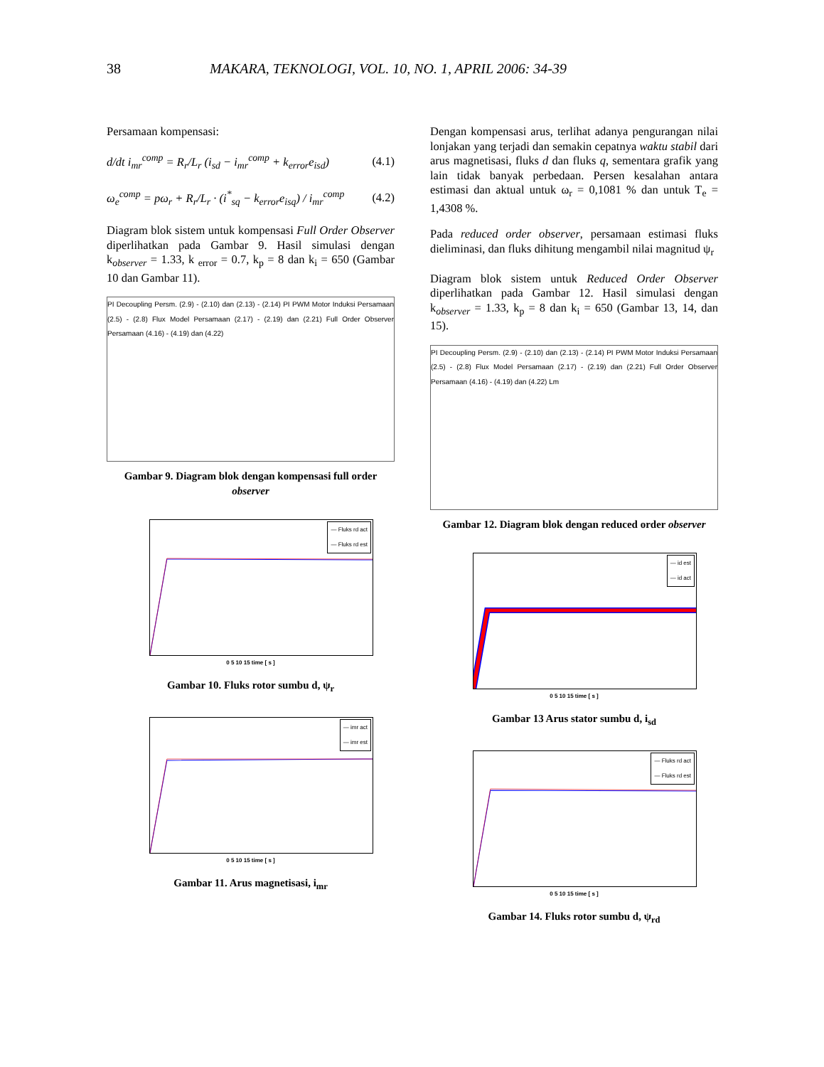38 MAKARA, TEKNOLOGI, VOL. 10, NO. 1, APRIL 2006: 34-39
Persamaan kompensasi:
d/dt i<sub>mr</sub><sup>comp</sup> = R<sub>r</sub>/L<sub>r</sub> (i<sub>sd</sub> − i<sub>mr</sub><sup>comp</sup> + k<sub>error</sub>e<sub>isd</sub>) (4.1)
ω<sub>e</sub><sup>comp</sup> = pω<sub>r</sub> + R<sub>r</sub>/L<sub>r</sub> · (i<sup>*</sup><sub>sq</sub> − k<sub>error</sub>e<sub>isq</sub>) / i<sub>mr</sub><sup>comp</sup> (4.2)
Diagram blok sistem untuk kompensasi Full Order Observer diperlihatkan pada Gambar 9. Hasil simulasi dengan k<sub>observer</sub> = 1.33, k <sub>error</sub> = 0.7, k<sub>p</sub> = 8 dan k<sub>i</sub> = 650 (Gambar 10 dan Gambar 11).
PI Decoupling Persm. (2.9) - (2.10) dan (2.13) - (2.14) PI PWM Motor Induksi Persamaan (2.5) - (2.8) Flux Model Persamaan (2.17) - (2.19) dan (2.21) Full Order Observer Persamaan (4.16) - (4.19) dan (4.22)
Gambar 9. Diagram blok dengan kompensasi full order observer
— Fluks rd act
— Fluks rd est
0 5 10 15 time [ s ]
Gambar 10. Fluks rotor sumbu d, ψ<sub>r</sub>
— imr act
— imr est
0 5 10 15 time [ s ]
Gambar 11. Arus magnetisasi, i<sub>mr</sub>
Dengan kompensasi arus, terlihat adanya pengurangan nilai lonjakan yang terjadi dan semakin cepatnya waktu stabil dari arus magnetisasi, fluks d dan fluks q, sementara grafik yang lain tidak banyak perbedaan. Persen kesalahan antara estimasi dan aktual untuk ω<sub>r</sub> = 0,1081 % dan untuk T<sub>e</sub> = 1,4308 %.
Pada reduced order observer, persamaan estimasi fluks dieliminasi, dan fluks dihitung mengambil nilai magnitud ψ<sub>r</sub>
Diagram blok sistem untuk Reduced Order Observer diperlihatkan pada Gambar 12. Hasil simulasi dengan k<sub>observer</sub> = 1.33, k<sub>p</sub> = 8 dan k<sub>i</sub> = 650 (Gambar 13, 14, dan 15).
PI Decoupling Persm. (2.9) - (2.10) dan (2.13) - (2.14) PI PWM Motor Induksi Persamaan (2.5) - (2.8) Flux Model Persamaan (2.17) - (2.19) dan (2.21) Full Order Observer Persamaan (4.16) - (4.19) dan (4.22) Lm
Gambar 12. Diagram blok dengan reduced order observer
— id est
— id act
0 5 10 15 time [ s ]
Gambar 13 Arus stator sumbu d, i<sub>sd</sub>
— Fluks rd act
— Fluks rd est
0 5 10 15 time [ s ]
Gambar 14. Fluks rotor sumbu d, ψ<sub>rd</sub>